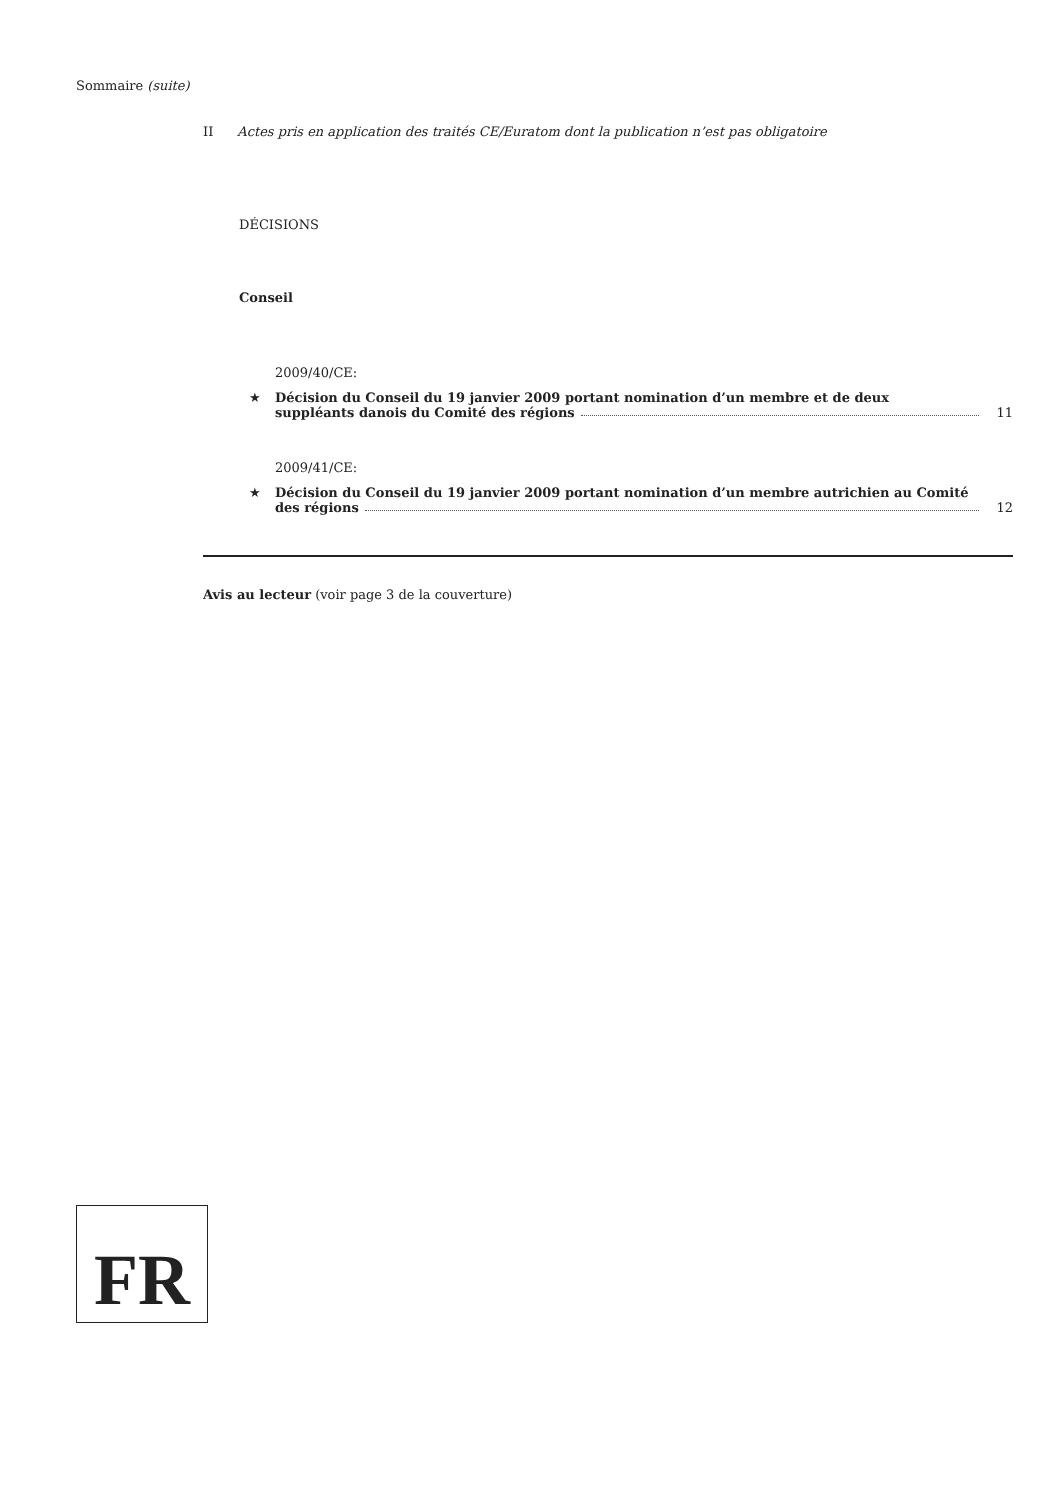Sommaire (suite)
II Actes pris en application des traités CE/Euratom dont la publication n’est pas obligatoire
DÉCISIONS
Conseil
2009/40/CE:
★ Décision du Conseil du 19 janvier 2009 portant nomination d’un membre et de deux
suppléants danois du Comité des régions 11
2009/41/CE:
★ Décision du Conseil du 19 janvier 2009 portant nomination d’un membre autrichien au Comité
des régions 12
Avis au lecteur (voir page 3 de la couverture)
FR